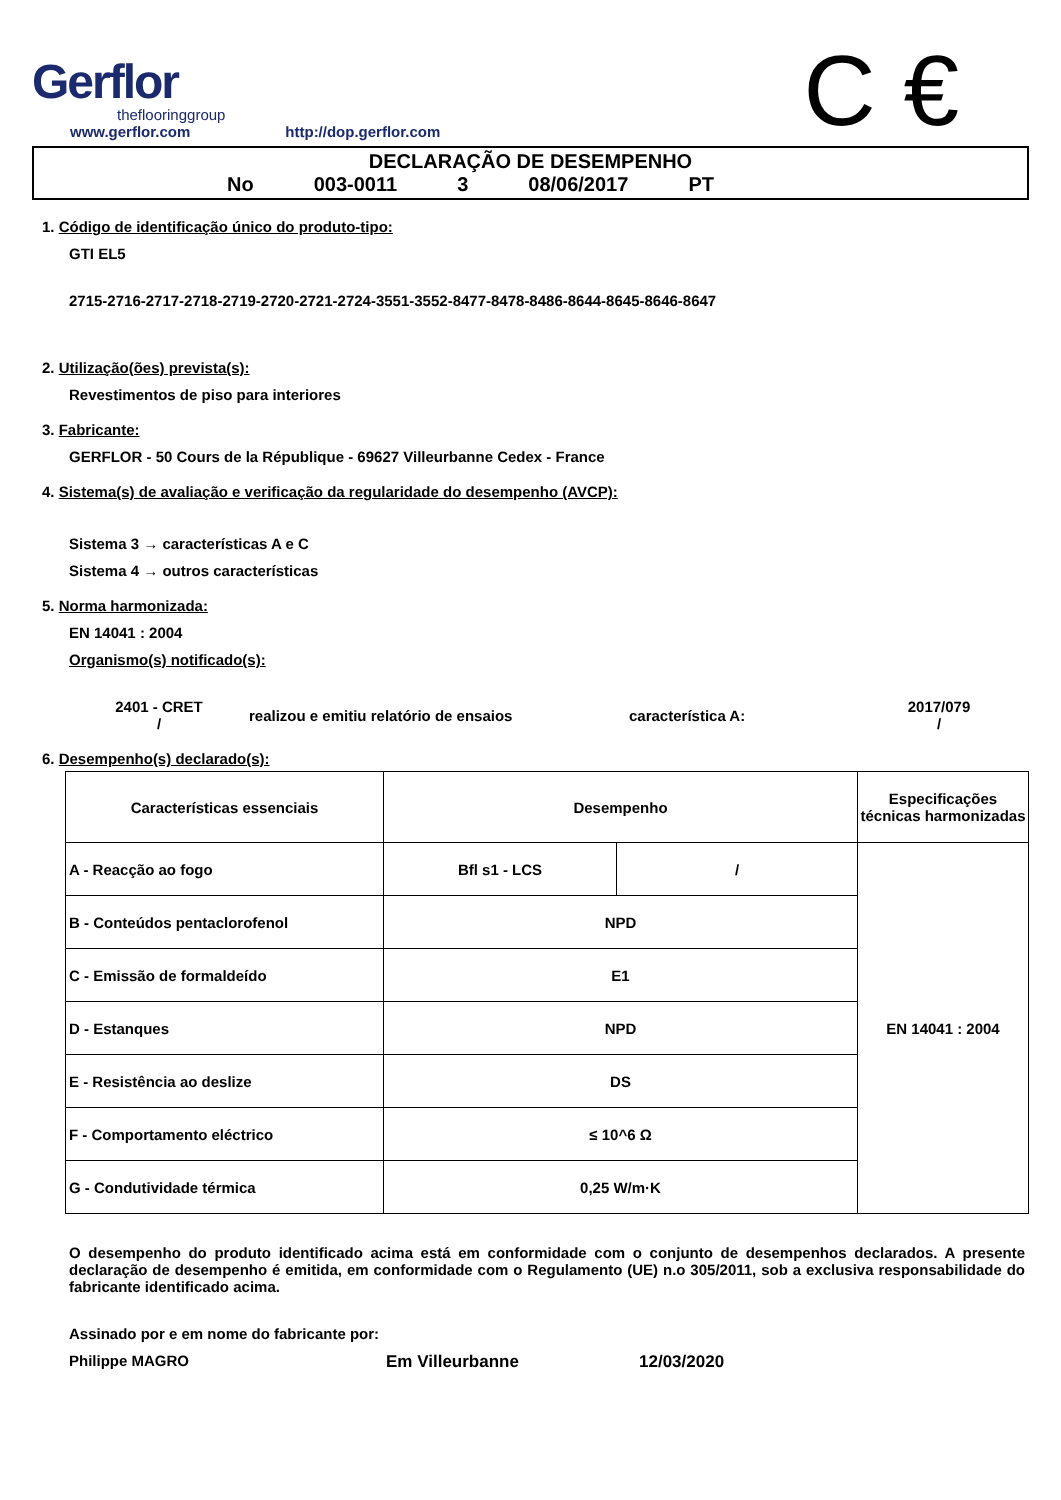Gerflor
theflooringgroup
www.gerflor.com http://dop.gerflor.com
C €
DECLARAÇÃO DE DESEMPENHO
No 003-0011 3 08/06/2017 PT
1. Código de identificação único do produto-tipo:
GTI EL5
2715-2716-2717-2718-2719-2720-2721-2724-3551-3552-8477-8478-8486-8644-8645-8646-8647
2. Utilização(ões) prevista(s):
Revestimentos de piso para interiores
3. Fabricante:
GERFLOR - 50 Cours de la République - 69627 Villeurbanne Cedex - France
4. Sistema(s) de avaliação e verificação da regularidade do desempenho (AVCP):
Sistema 3 → características A e C
Sistema 4 → outros características
5. Norma harmonizada:
EN 14041 : 2004
Organismo(s) notificado(s):
2401 - CRET
/
realizou e emitiu relatório de ensaios característica A:
2017/079
/
6. Desempenho(s) declarado(s):
| Características essenciais | Desempenho | | Especificações técnicas harmonizadas |
| --- | --- | --- | --- |
| A - Reacção ao fogo | Bfl s1 - LCS | / | EN 14041 : 2004 |
| B - Conteúdos pentaclorofenol | NPD | | |
| C - Emissão de formaldeído | E1 | | |
| D - Estanques | NPD | | |
| E - Resistência ao deslize | DS | | |
| F - Comportamento eléctrico | ≤ 10^6 Ω | | |
| G - Condutividade térmica | 0,25 W/m·K | | |
O desempenho do produto identificado acima está em conformidade com o conjunto de desempenhos declarados. A presente declaração de desempenho é emitida, em conformidade com o Regulamento (UE) n.o 305/2011, sob a exclusiva responsabilidade do fabricante identificado acima.
Assinado por e em nome do fabricante por:
Philippe MAGRO Em Villeurbanne 12/03/2020